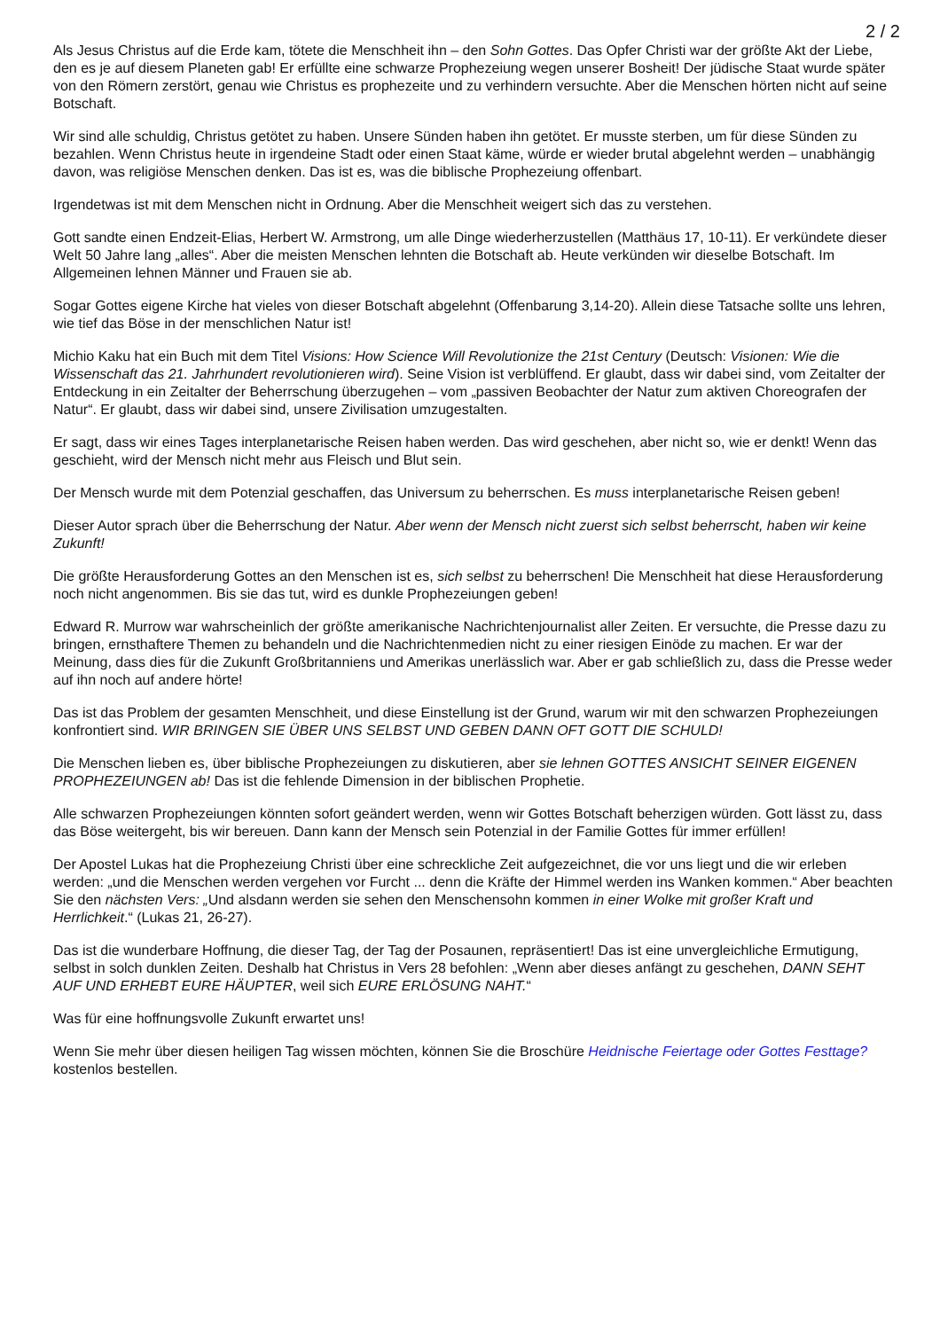2 / 2
Als Jesus Christus auf die Erde kam, tötete die Menschheit ihn – den Sohn Gottes. Das Opfer Christi war der größte Akt der Liebe, den es je auf diesem Planeten gab! Er erfüllte eine schwarze Prophezeiung wegen unserer Bosheit! Der jüdische Staat wurde später von den Römern zerstört, genau wie Christus es prophezeite und zu verhindern versuchte. Aber die Menschen hörten nicht auf seine Botschaft.
Wir sind alle schuldig, Christus getötet zu haben. Unsere Sünden haben ihn getötet. Er musste sterben, um für diese Sünden zu bezahlen. Wenn Christus heute in irgendeine Stadt oder einen Staat käme, würde er wieder brutal abgelehnt werden – unabhängig davon, was religiöse Menschen denken. Das ist es, was die biblische Prophezeiung offenbart.
Irgendetwas ist mit dem Menschen nicht in Ordnung. Aber die Menschheit weigert sich das zu verstehen.
Gott sandte einen Endzeit-Elias, Herbert W. Armstrong, um alle Dinge wiederherzustellen (Matthäus 17, 10-11). Er verkündete dieser Welt 50 Jahre lang „alles“. Aber die meisten Menschen lehnten die Botschaft ab. Heute verkünden wir dieselbe Botschaft. Im Allgemeinen lehnen Männer und Frauen sie ab.
Sogar Gottes eigene Kirche hat vieles von dieser Botschaft abgelehnt (Offenbarung 3,14-20). Allein diese Tatsache sollte uns lehren, wie tief das Böse in der menschlichen Natur ist!
Michio Kaku hat ein Buch mit dem Titel Visions: How Science Will Revolutionize the 21st Century (Deutsch: Visionen: Wie die Wissenschaft das 21. Jahrhundert revolutionieren wird). Seine Vision ist verblüffend. Er glaubt, dass wir dabei sind, vom Zeitalter der Entdeckung in ein Zeitalter der Beherrschung überzugehen – vom „passiven Beobachter der Natur zum aktiven Choreografen der Natur“. Er glaubt, dass wir dabei sind, unsere Zivilisation umzugestalten.
Er sagt, dass wir eines Tages interplanetarische Reisen haben werden. Das wird geschehen, aber nicht so, wie er denkt! Wenn das geschieht, wird der Mensch nicht mehr aus Fleisch und Blut sein.
Der Mensch wurde mit dem Potenzial geschaffen, das Universum zu beherrschen. Es muss interplanetarische Reisen geben!
Dieser Autor sprach über die Beherrschung der Natur. Aber wenn der Mensch nicht zuerst sich selbst beherrscht, haben wir keine Zukunft!
Die größte Herausforderung Gottes an den Menschen ist es, sich selbst zu beherrschen! Die Menschheit hat diese Herausforderung noch nicht angenommen. Bis sie das tut, wird es dunkle Prophezeiungen geben!
Edward R. Murrow war wahrscheinlich der größte amerikanische Nachrichtenjournalist aller Zeiten. Er versuchte, die Presse dazu zu bringen, ernsthaftere Themen zu behandeln und die Nachrichtenmedien nicht zu einer riesigen Einöde zu machen. Er war der Meinung, dass dies für die Zukunft Großbritanniens und Amerikas unerlässlich war. Aber er gab schließlich zu, dass die Presse weder auf ihn noch auf andere hörte!
Das ist das Problem der gesamten Menschheit, und diese Einstellung ist der Grund, warum wir mit den schwarzen Prophezeiungen konfrontiert sind. WIR BRINGEN SIE ÜBER UNS SELBST UND GEBEN DANN OFT GOTT DIE SCHULD!
Die Menschen lieben es, über biblische Prophezeiungen zu diskutieren, aber sie lehnen GOTTES ANSICHT SEINER EIGENEN PROPHEZEIUNGEN ab! Das ist die fehlende Dimension in der biblischen Prophetie.
Alle schwarzen Prophezeiungen könnten sofort geändert werden, wenn wir Gottes Botschaft beherzigen würden. Gott lässt zu, dass das Böse weitergeht, bis wir bereuen. Dann kann der Mensch sein Potenzial in der Familie Gottes für immer erfüllen!
Der Apostel Lukas hat die Prophezeiung Christi über eine schreckliche Zeit aufgezeichnet, die vor uns liegt und die wir erleben werden: „und die Menschen werden vergehen vor Furcht ... denn die Kräfte der Himmel werden ins Wanken kommen.“ Aber beachten Sie den nächsten Vers: „Und alsdann werden sie sehen den Menschensohn kommen in einer Wolke mit großer Kraft und Herrlichkeit.“ (Lukas 21, 26-27).
Das ist die wunderbare Hoffnung, die dieser Tag, der Tag der Posaunen, repräsentiert! Das ist eine unvergleichliche Ermutigung, selbst in solch dunklen Zeiten. Deshalb hat Christus in Vers 28 befohlen: „Wenn aber dieses anfängt zu geschehen, DANN SEHT AUF UND ERHEBT EURE HÄUPTER, weil sich EURE ERLÖSUNG NAHT.“
Was für eine hoffnungsvolle Zukunft erwartet uns!
Wenn Sie mehr über diesen heiligen Tag wissen möchten, können Sie die Broschüre Heidnische Feiertage oder Gottes Festtage? kostenlos bestellen.